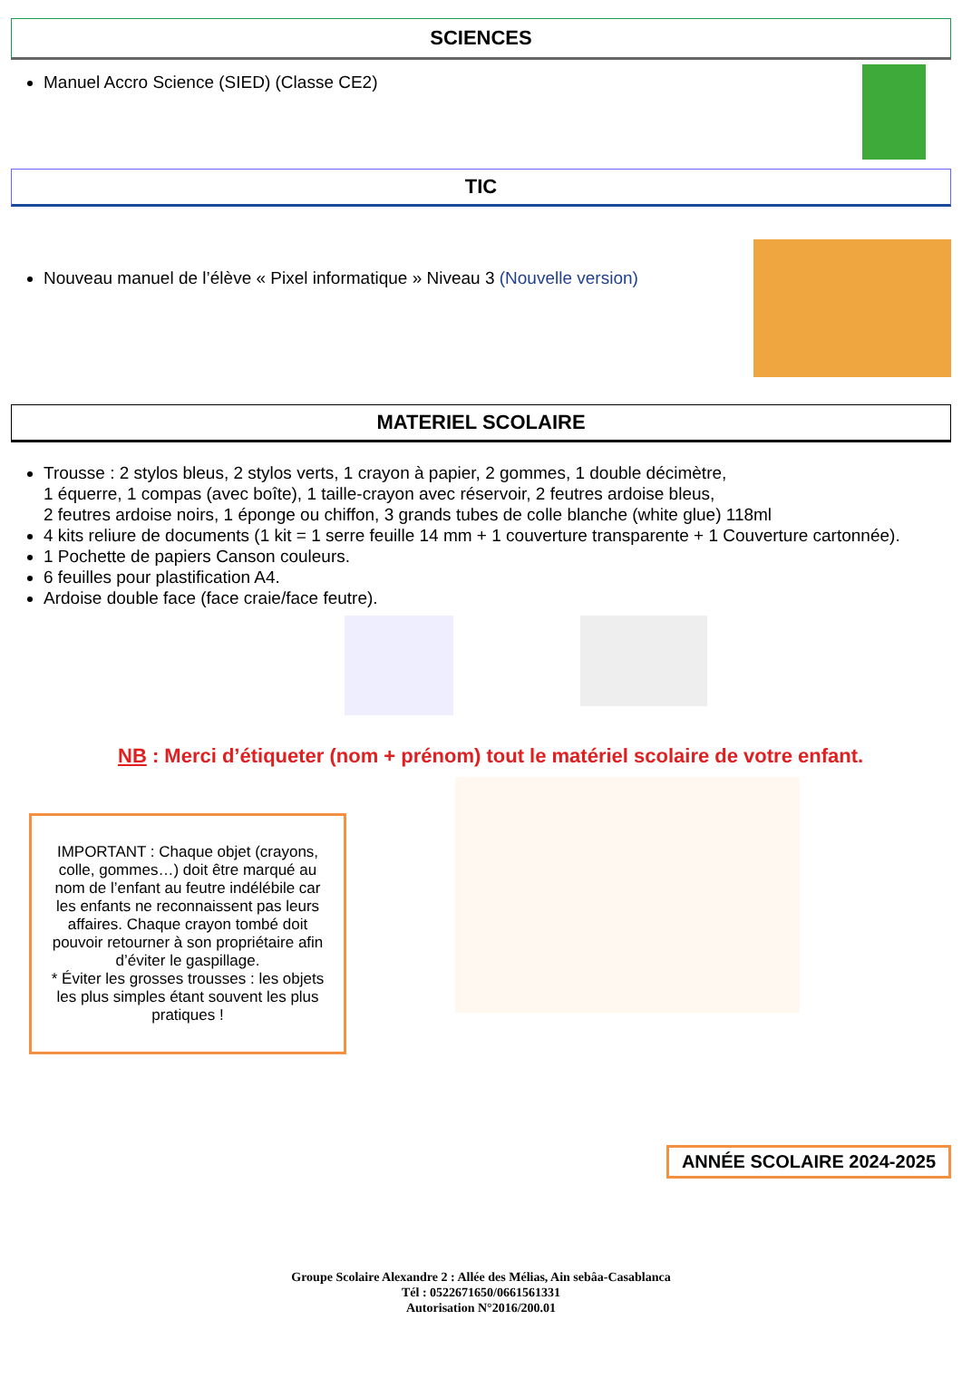SCIENCES
Manuel Accro Science (SIED) (Classe CE2)
TIC
Nouveau manuel de l’élève « Pixel informatique » Niveau 3 (Nouvelle version)
MATERIEL SCOLAIRE
Trousse : 2 stylos bleus, 2 stylos verts, 1 crayon à papier, 2 gommes, 1 double décimètre,
1 équerre, 1 compas (avec boîte), 1 taille-crayon avec réservoir, 2 feutres ardoise bleus,
2 feutres ardoise noirs, 1 éponge ou chiffon, 3 grands tubes de colle blanche (white glue) 118ml
4 kits reliure de documents (1 kit = 1 serre feuille 14 mm + 1 couverture transparente + 1 Couverture cartonnée).
1 Pochette de papiers Canson couleurs.
6 feuilles pour plastification A4.
Ardoise double face (face craie/face feutre).
NB : Merci d’étiqueter (nom + prénom) tout le matériel scolaire de votre enfant.
IMPORTANT : Chaque objet (crayons, colle, gommes…) doit être marqué au nom de l’enfant au feutre indélébile car les enfants ne reconnaissent pas leurs affaires. Chaque crayon tombé doit pouvoir retourner à son propriétaire afin d’éviter le gaspillage.
* Éviter les grosses trousses : les objets les plus simples étant souvent les plus pratiques !
ANNÉE SCOLAIRE 2024-2025
Groupe Scolaire Alexandre 2 : Allée des Mélias, Ain sebâa-Casablanca
Tél : 0522671650/0661561331
Autorisation N°2016/200.01